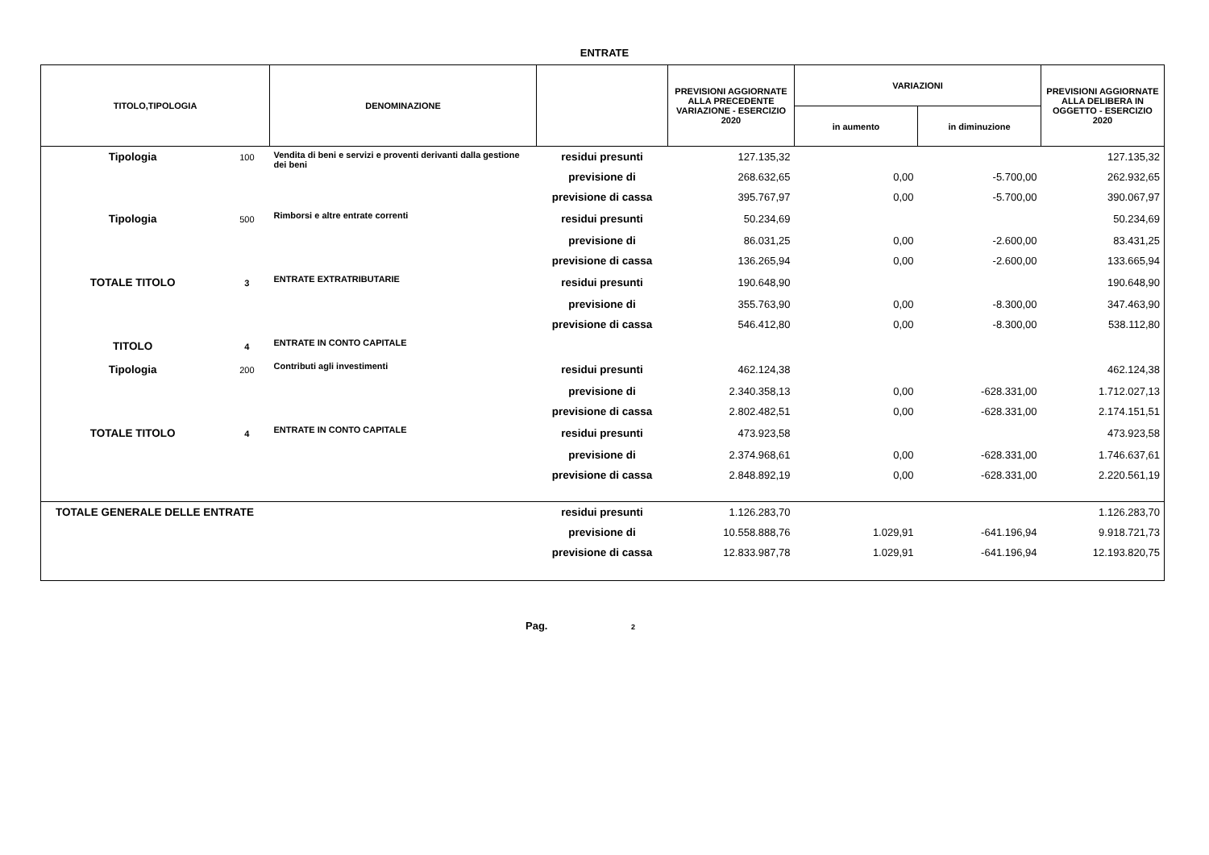ENTRATE
| TITOLO,TIPOLOGIA | | DENOMINAZIONE | | PREVISIONI AGGIORNATE ALLA PRECEDENTE VARIAZIONE - ESERCIZIO 2020 | VARIAZIONI | | PREVISIONI AGGIORNATE ALLA DELIBERA IN OGGETTO - ESERCIZIO 2020 |
| --- | --- | --- | --- | --- | --- | --- | --- |
| | | | | | in aumento | in diminuzione | |
| Tipologia | 100 | Vendita di beni e servizi e proventi derivanti dalla gestione dei beni | residui presunti | 127.135,32 | | | 127.135,32 |
| | | | previsione di | 268.632,65 | 0,00 | -5.700,00 | 262.932,65 |
| | | | previsione di cassa | 395.767,97 | 0,00 | -5.700,00 | 390.067,97 |
| Tipologia | 500 | Rimborsi e altre entrate correnti | residui presunti | 50.234,69 | | | 50.234,69 |
| | | | previsione di | 86.031,25 | 0,00 | -2.600,00 | 83.431,25 |
| | | | previsione di cassa | 136.265,94 | 0,00 | -2.600,00 | 133.665,94 |
| TOTALE TITOLO | 3 | ENTRATE EXTRATRIBUTARIE | residui presunti | 190.648,90 | | | 190.648,90 |
| | | | previsione di | 355.763,90 | 0,00 | -8.300,00 | 347.463,90 |
| | | | previsione di cassa | 546.412,80 | 0,00 | -8.300,00 | 538.112,80 |
| TITOLO | 4 | ENTRATE IN CONTO CAPITALE | | | | | |
| Tipologia | 200 | Contributi agli investimenti | residui presunti | 462.124,38 | | | 462.124,38 |
| | | | previsione di | 2.340.358,13 | 0,00 | -628.331,00 | 1.712.027,13 |
| | | | previsione di cassa | 2.802.482,51 | 0,00 | -628.331,00 | 2.174.151,51 |
| TOTALE TITOLO | 4 | ENTRATE IN CONTO CAPITALE | residui presunti | 473.923,58 | | | 473.923,58 |
| | | | previsione di | 2.374.968,61 | 0,00 | -628.331,00 | 1.746.637,61 |
| | | | previsione di cassa | 2.848.892,19 | 0,00 | -628.331,00 | 2.220.561,19 |
| TOTALE GENERALE DELLE ENTRATE | | | residui presunti | 1.126.283,70 | | | 1.126.283,70 |
| | | | previsione di | 10.558.888,76 | 1.029,91 | -641.196,94 | 9.918.721,73 |
| | | | previsione di cassa | 12.833.987,78 | 1.029,91 | -641.196,94 | 12.193.820,75 |
Pag. 2